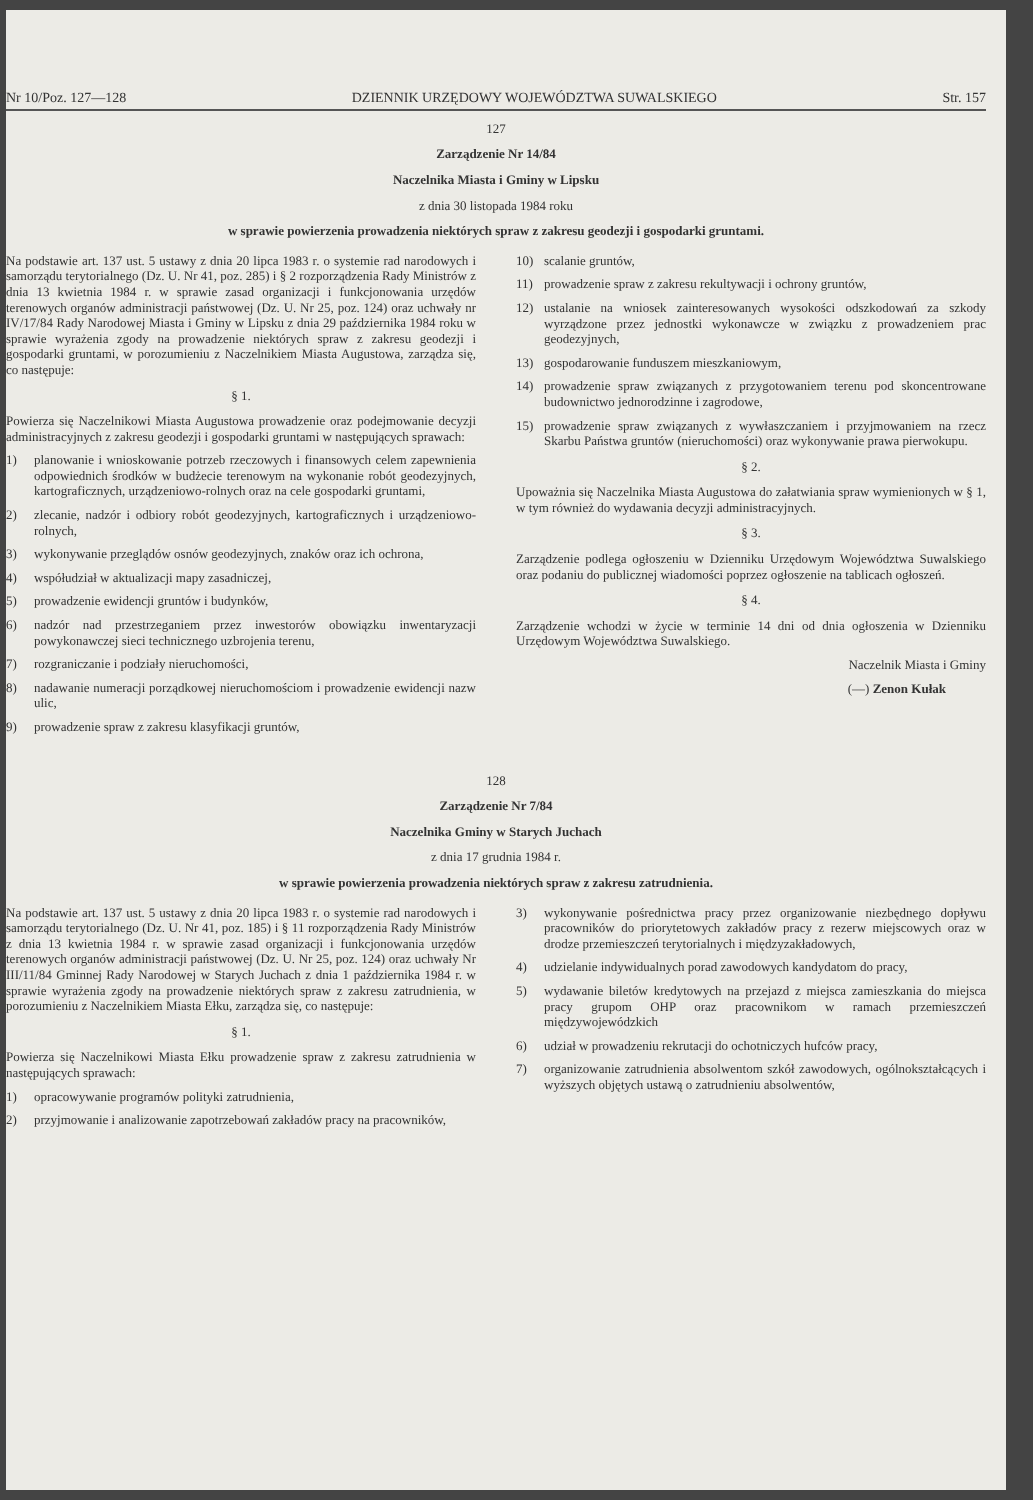Nr 10/Poz. 127—128 DZIENNIK URZĘDOWY WOJEWÓDZTWA SUWALSKIEGO Str. 157
127
Zarządzenie Nr 14/84
Naczelnika Miasta i Gminy w Lipsku
z dnia 30 listopada 1984 roku
w sprawie powierzenia prowadzenia niektórych spraw z zakresu geodezji i gospodarki gruntami.
Na podstawie art. 137 ust. 5 ustawy z dnia 20 lipca 1983 r. o systemie rad narodowych i samorządu terytorialnego (Dz. U. Nr 41, poz. 285) i § 2 rozporządzenia Rady Ministrów z dnia 13 kwietnia 1984 r. w sprawie zasad organizacji i funkcjonowania urzędów terenowych organów administracji państwowej (Dz. U. Nr 25, poz. 124) oraz uchwały nr IV/17/84 Rady Narodowej Miasta i Gminy w Lipsku z dnia 29 października 1984 roku w sprawie wyrażenia zgody na prowadzenie niektórych spraw z zakresu geodezji i gospodarki gruntami, w porozumieniu z Naczelnikiem Miasta Augustowa, zarządza się, co następuje:
§ 1.
Powierza się Naczelnikowi Miasta Augustowa prowadzenie oraz podejmowanie decyzji administracyjnych z zakresu geodezji i gospodarki gruntami w następujących sprawach:
1) planowanie i wnioskowanie potrzeb rzeczowych i finansowych celem zapewnienia odpowiednich środków w budżecie terenowym na wykonanie robót geodezyjnych, kartograficznych, urządzeniowo-rolnych oraz na cele gospodarki gruntami,
2) zlecanie, nadzór i odbiory robót geodezyjnych, kartograficznych i urządzeniowo-rolnych,
3) wykonywanie przeglądów osnów geodezyjnych, znaków oraz ich ochrona,
4) współudział w aktualizacji mapy zasadniczej,
5) prowadzenie ewidencji gruntów i budynków,
6) nadzór nad przestrzeganiem przez inwestorów obowiązku inwentaryzacji powykonawczej sieci technicznego uzbrojenia terenu,
7) rozgraniczanie i podziały nieruchomości,
8) nadawanie numeracji porządkowej nieruchomościom i prowadzenie ewidencji nazw ulic,
9) prowadzenie spraw z zakresu klasyfikacji gruntów,
10) scalanie gruntów,
11) prowadzenie spraw z zakresu rekultywacji i ochrony gruntów,
12) ustalanie na wniosek zainteresowanych wysokości odszkodowań za szkody wyrządzone przez jednostki wykonawcze w związku z prowadzeniem prac geodezyjnych,
13) gospodarowanie funduszem mieszkaniowym,
14) prowadzenie spraw związanych z przygotowaniem terenu pod skoncentrowane budownictwo jednorodzinne i zagrodowe,
15) prowadzenie spraw związanych z wywłaszczaniem i przyjmowaniem na rzecz Skarbu Państwa gruntów (nieruchomości) oraz wykonywanie prawa pierwokupu.
§ 2.
Upoważnia się Naczelnika Miasta Augustowa do załatwiania spraw wymienionych w § 1, w tym również do wydawania decyzji administracyjnych.
§ 3.
Zarządzenie podlega ogłoszeniu w Dzienniku Urzędowym Województwa Suwalskiego oraz podaniu do publicznej wiadomości poprzez ogłoszenie na tablicach ogłoszeń.
§ 4.
Zarządzenie wchodzi w życie w terminie 14 dni od dnia ogłoszenia w Dzienniku Urzędowym Województwa Suwalskiego.
Naczelnik Miasta i Gminy
(—) Zenon Kułak
128
Zarządzenie Nr 7/84
Naczelnika Gminy w Starych Juchach
z dnia 17 grudnia 1984 r.
w sprawie powierzenia prowadzenia niektórych spraw z zakresu zatrudnienia.
Na podstawie art. 137 ust. 5 ustawy z dnia 20 lipca 1983 r. o systemie rad narodowych i samorządu terytorialnego (Dz. U. Nr 41, poz. 185) i § 11 rozporządzenia Rady Ministrów z dnia 13 kwietnia 1984 r. w sprawie zasad organizacji i funkcjonowania urzędów terenowych organów administracji państwowej (Dz. U. Nr 25, poz. 124) oraz uchwały Nr III/11/84 Gminnej Rady Narodowej w Starych Juchach z dnia 1 października 1984 r. w sprawie wyrażenia zgody na prowadzenie niektórych spraw z zakresu zatrudnienia, w porozumieniu z Naczelnikiem Miasta Ełku, zarządza się, co następuje:
§ 1.
Powierza się Naczelnikowi Miasta Ełku prowadzenie spraw z zakresu zatrudnienia w następujących sprawach:
1) opracowywanie programów polityki zatrudnienia,
2) przyjmowanie i analizowanie zapotrzebowań zakładów pracy na pracowników,
3) wykonywanie pośrednictwa pracy przez organizowanie niezbędnego dopływu pracowników do priorytetowych zakładów pracy z rezerw miejscowych oraz w drodze przemieszczeń terytorialnych i międzyzakładowych,
4) udzielanie indywidualnych porad zawodowych kandydatom do pracy,
5) wydawanie biletów kredytowych na przejazd z miejsca zamieszkania do miejsca pracy grupom OHP oraz pracownikom w ramach przemieszczeń międzywojewódzkich
6) udział w prowadzeniu rekrutacji do ochotniczych hufców pracy,
7) organizowanie zatrudnienia absolwentom szkół zawodowych, ogólnokształcących i wyższych objętych ustawą o zatrudnieniu absolwentów,